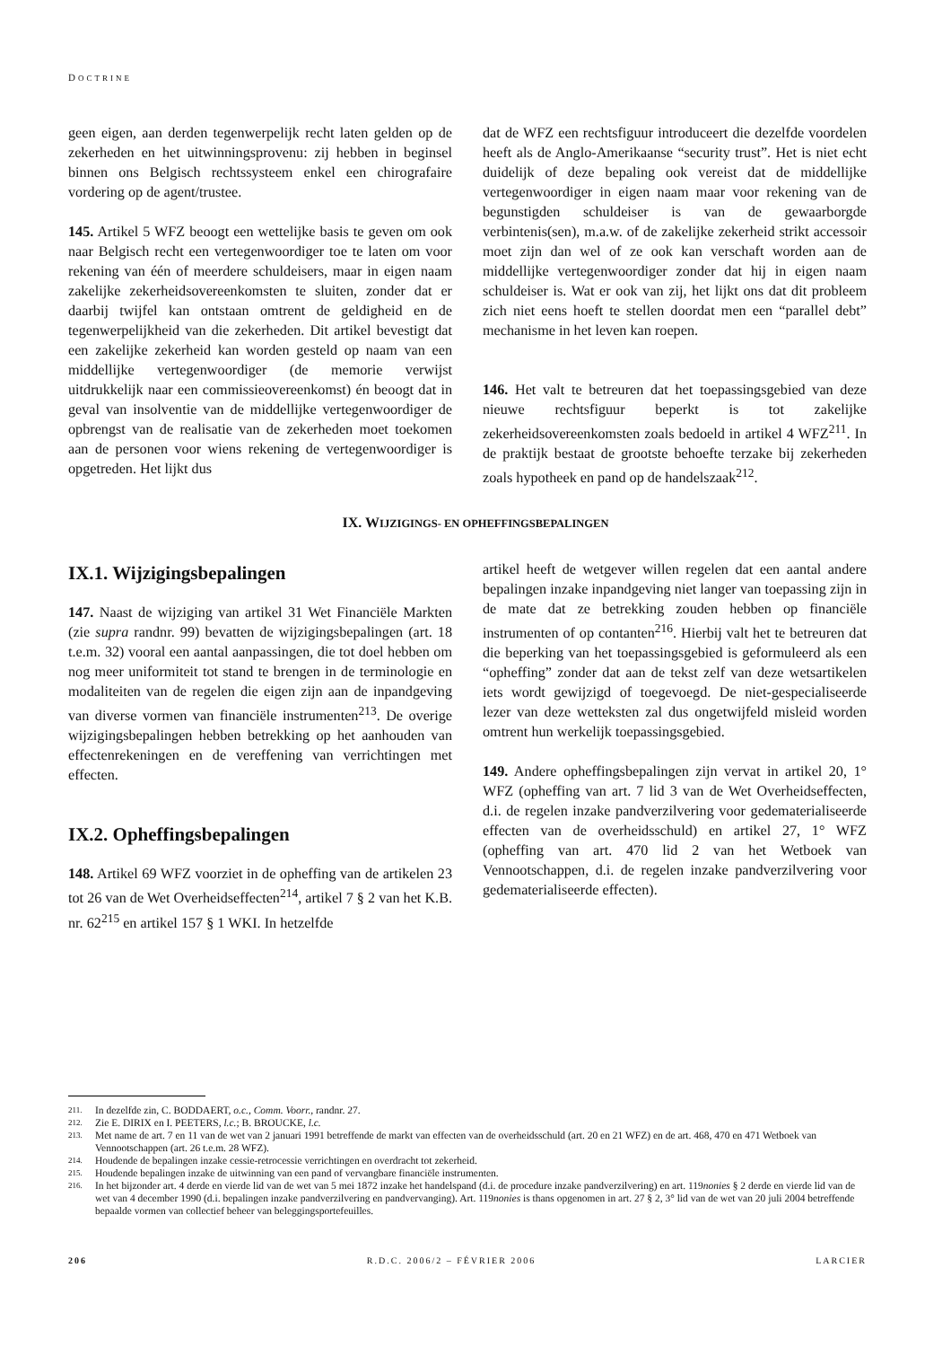DOCTRINE
geen eigen, aan derden tegenwerpelijk recht laten gelden op de zekerheden en het uitwinningsprovenu: zij hebben in beginsel binnen ons Belgisch rechtssysteem enkel een chirografaire vordering op de agent/trustee.
145. Artikel 5 WFZ beoogt een wettelijke basis te geven om ook naar Belgisch recht een vertegenwoordiger toe te laten om voor rekening van één of meerdere schuldeisers, maar in eigen naam zakelijke zekerheidsovereenkomsten te sluiten, zonder dat er daarbij twijfel kan ontstaan omtrent de geldigheid en de tegenwerpelijkheid van die zekerheden. Dit artikel bevestigt dat een zakelijke zekerheid kan worden gesteld op naam van een middellijke vertegenwoordiger (de memorie verwijst uitdrukkelijk naar een commissieovereenkomst) én beoogt dat in geval van insolventie van de middellijke vertegenwoordiger de opbrengst van de realisatie van de zekerheden moet toekomen aan de personen voor wiens rekening de vertegenwoordiger is opgetreden. Het lijkt dus
dat de WFZ een rechtsfiguur introduceert die dezelfde voordelen heeft als de Anglo-Amerikaanse “security trust”. Het is niet echt duidelijk of deze bepaling ook vereist dat de middellijke vertegenwoordiger in eigen naam maar voor rekening van de begunstigden schuldeiser is van de gewaarborgde verbintenis(sen), m.a.w. of de zakelijke zekerheid strikt accessoir moet zijn dan wel of ze ook kan verschaft worden aan de middellijke vertegenwoordiger zonder dat hij in eigen naam schuldeiser is. Wat er ook van zij, het lijkt ons dat dit probleem zich niet eens hoeft te stellen doordat men een “parallel debt” mechanisme in het leven kan roepen.
146. Het valt te betreuren dat het toepassingsgebied van deze nieuwe rechtsfiguur beperkt is tot zakelijke zekerheidsovereenkomsten zoals bedoeld in artikel 4 WFZ<sup>211</sup>. In de praktijk bestaat de grootste behoefte terzake bij zekerheden zoals hypotheek en pand op de handelszaak<sup>212</sup>.
IX. WIJZIGINGS- EN OPHEFFINGSBEPALINGEN
IX.1. Wijzigingsbepalingen
147. Naast de wijziging van artikel 31 Wet Financiële Markten (zie supra randnr. 99) bevatten de wijzigingsbepalingen (art. 18 t.e.m. 32) vooral een aantal aanpassingen, die tot doel hebben om nog meer uniformiteit tot stand te brengen in de terminologie en modaliteiten van de regelen die eigen zijn aan de inpandgeving van diverse vormen van financiële instrumenten<sup>213</sup>. De overige wijzigingsbepalingen hebben betrekking op het aanhouden van effectenrekeningen en de vereffening van verrichtingen met effecten.
IX.2. Opheffingsbepalingen
148. Artikel 69 WFZ voorziet in de opheffing van de artikelen 23 tot 26 van de Wet Overheidseffecten<sup>214</sup>, artikel 7 § 2 van het K.B. nr. 62<sup>215</sup> en artikel 157 § 1 WKI. In hetzelfde
artikel heeft de wetgever willen regelen dat een aantal andere bepalingen inzake inpandgeving niet langer van toepassing zijn in de mate dat ze betrekking zouden hebben op financiële instrumenten of op contanten<sup>216</sup>. Hierbij valt het te betreuren dat die beperking van het toepassingsgebied is geformuleerd als een “opheffing” zonder dat aan de tekst zelf van deze wetsartikelen iets wordt gewijzigd of toegevoegd. De niet-gespecialiseerde lezer van deze wetteksten zal dus ongetwijfeld misleid worden omtrent hun werkelijk toepassingsgebied.
149. Andere opheffingsbepalingen zijn vervat in artikel 20, 1° WFZ (opheffing van art. 7 lid 3 van de Wet Overheidseffecten, d.i. de regelen inzake pandverzilvering voor gedematerialiseerde effecten van de overheidsschuld) en artikel 27, 1° WFZ (opheffing van art. 470 lid 2 van het Wetboek van Vennootschappen, d.i. de regelen inzake pandverzilvering voor gedematerialiseerde effecten).
211. In dezelfde zin, C. BODDAERT, o.c., Comm. Voorr., randnr. 27.
212. Zie E. DIRIX en I. PEETERS, l.c.; B. BROUCKE, l.c.
213. Met name de art. 7 en 11 van de wet van 2 januari 1991 betreffende de markt van effecten van de overheidsschuld (art. 20 en 21 WFZ) en de art. 468, 470 en 471 Wetboek van Vennootschappen (art. 26 t.e.m. 28 WFZ).
214. Houdende de bepalingen inzake cessie-retrocessie verrichtingen en overdracht tot zekerheid.
215. Houdende bepalingen inzake de uitwinning van een pand of vervangbare financiële instrumenten.
216. In het bijzonder art. 4 derde en vierde lid van de wet van 5 mei 1872 inzake het handelspand (d.i. de procedure inzake pandverzilvering) en art. 119nonies § 2 derde en vierde lid van de wet van 4 december 1990 (d.i. bepalingen inzake pandverzilvering en pandvervanging). Art. 119nonies is thans opgenomen in art. 27 § 2, 3° lid van de wet van 20 juli 2004 betreffende bepaalde vormen van collectief beheer van beleggingsportefeuilles.
206 R.D.C. 2006/2 – FÉVRIER 2006 LARCIER